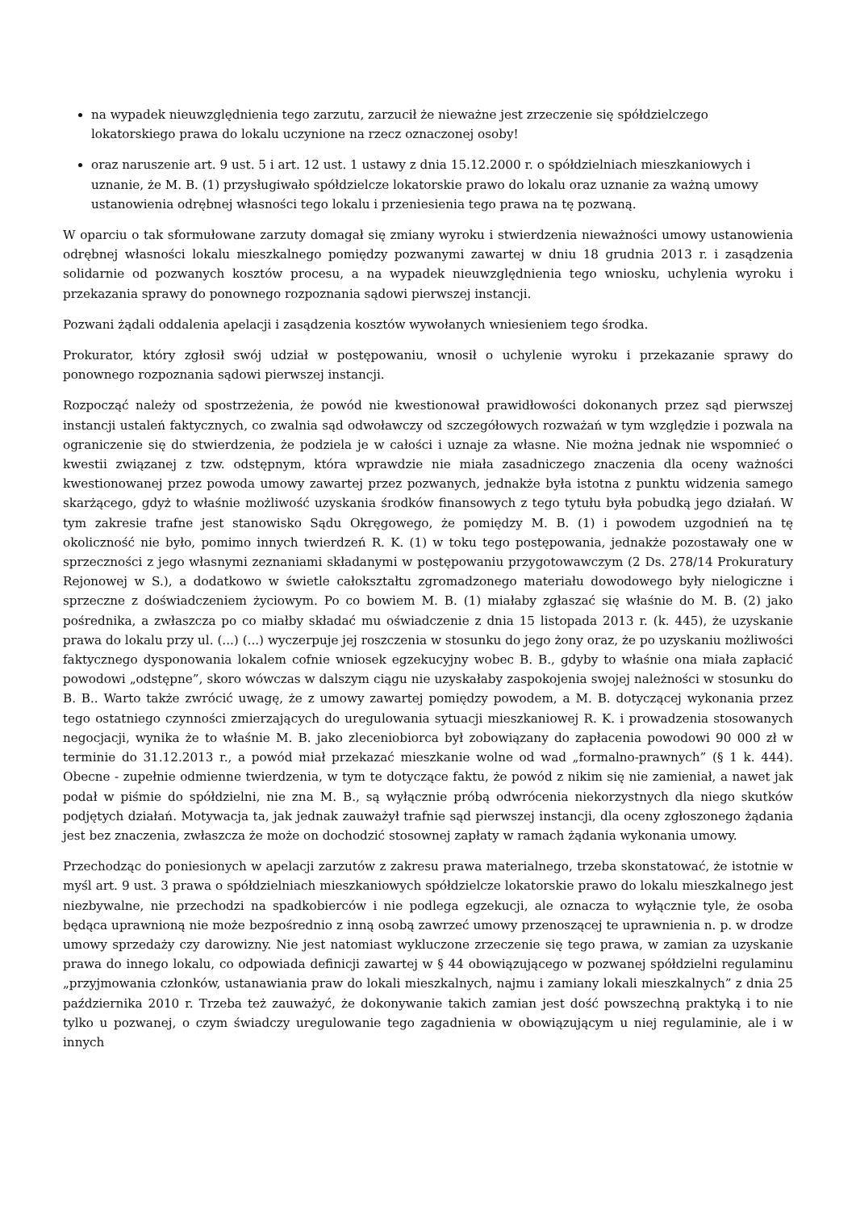na wypadek nieuwzględnienia tego zarzutu, zarzucił że nieważne jest zrzeczenie się spółdzielczego lokatorskiego prawa do lokalu uczynione na rzecz oznaczonej osoby!
oraz naruszenie art. 9 ust. 5 i art. 12 ust. 1 ustawy z dnia 15.12.2000 r. o spółdzielniach mieszkaniowych i uznanie, że M. B. (1) przysługiwało spółdzielcze lokatorskie prawo do lokalu oraz uznanie za ważną umowy ustanowienia odrębnej własności tego lokalu i przeniesienia tego prawa na tę pozwaną.
W oparciu o tak sformułowane zarzuty domagał się zmiany wyroku i stwierdzenia nieważności umowy ustanowienia odrębnej własności lokalu mieszkalnego pomiędzy pozwanymi zawartej w dniu 18 grudnia 2013 r. i zasądzenia solidarnie od pozwanych kosztów procesu, a na wypadek nieuwzględnienia tego wniosku, uchylenia wyroku i przekazania sprawy do ponownego rozpoznania sądowi pierwszej instancji.
Pozwani żądali oddalenia apelacji i zasądzenia kosztów wywołanych wniesieniem tego środka.
Prokurator, który zgłosił swój udział w postępowaniu, wnosił o uchylenie wyroku i przekazanie sprawy do ponownego rozpoznania sądowi pierwszej instancji.
Rozpocząć należy od spostrzeżenia, że powód nie kwestionował prawidłowości dokonanych przez sąd pierwszej instancji ustaleń faktycznych, co zwalnia sąd odwoławczy od szczegółowych rozważań w tym względzie i pozwala na ograniczenie się do stwierdzenia, że podziela je w całości i uznaje za własne. Nie można jednak nie wspomnieć o kwestii związanej z tzw. odstępnym, która wprawdzie nie miała zasadniczego znaczenia dla oceny ważności kwestionowanej przez powoda umowy zawartej przez pozwanych, jednakże była istotna z punktu widzenia samego skarżącego, gdyż to właśnie możliwość uzyskania środków finansowych z tego tytułu była pobudką jego działań. W tym zakresie trafne jest stanowisko Sądu Okręgowego, że pomiędzy M. B. (1) i powodem uzgodnień na tę okoliczność nie było, pomimo innych twierdzeń R. K. (1) w toku tego postępowania, jednakże pozostawały one w sprzeczności z jego własnymi zeznaniami składanymi w postępowaniu przygotowawczym (2 Ds. 278/14 Prokuratury Rejonowej w S.), a dodatkowo w świetle całokształtu zgromadzonego materiału dowodowego były nielogiczne i sprzeczne z doświadczeniem życiowym. Po co bowiem M. B. (1) miałaby zgłaszać się właśnie do M. B. (2) jako pośrednika, a zwłaszcza po co miałby składać mu oświadczenie z dnia 15 listopada 2013 r. (k. 445), że uzyskanie prawa do lokalu przy ul. (...) (...) wyczerpuje jej roszczenia w stosunku do jego żony oraz, że po uzyskaniu możliwości faktycznego dysponowania lokalem cofnie wniosek egzekucyjny wobec B. B., gdyby to właśnie ona miała zapłacić powodowi „odstępne”, skoro wówczas w dalszym ciągu nie uzyskałaby zaspokojenia swojej należności w stosunku do B. B.. Warto także zwrócić uwagę, że z umowy zawartej pomiędzy powodem, a M. B. dotyczącej wykonania przez tego ostatniego czynności zmierzających do uregulowania sytuacji mieszkaniowej R. K. i prowadzenia stosowanych negocjacji, wynika że to właśnie M. B. jako zleceniobiorca był zobowiązany do zapłacenia powodowi 90 000 zł w terminie do 31.12.2013 r., a powód miał przekazać mieszkanie wolne od wad „formalno-prawnych” (§ 1 k. 444). Obecne - zupełnie odmienne twierdzenia, w tym te dotyczące faktu, że powód z nikim się nie zamieniał, a nawet jak podał w piśmie do spółdzielni, nie zna M. B., są wyłącznie próbą odwrócenia niekorzystnych dla niego skutków podjętych działań. Motywacja ta, jak jednak zauważył trafnie sąd pierwszej instancji, dla oceny zgłoszonego żądania jest bez znaczenia, zwłaszcza że może on dochodzić stosownej zapłaty w ramach żądania wykonania umowy.
Przechodząc do poniesionych w apelacji zarzutów z zakresu prawa materialnego, trzeba skonstatować, że istotnie w myśl art. 9 ust. 3 prawa o spółdzielniach mieszkaniowych spółdzielcze lokatorskie prawo do lokalu mieszkalnego jest niezbywalne, nie przechodzi na spadkobierców i nie podlega egzekucji, ale oznacza to wyłącznie tyle, że osoba będąca uprawnioną nie może bezpośrednio z inną osobą zawrzeć umowy przenoszącej te uprawnienia n. p. w drodze umowy sprzedaży czy darowizny. Nie jest natomiast wykluczone zrzeczenie się tego prawa, w zamian za uzyskanie prawa do innego lokalu, co odpowiada definicji zawartej w § 44 obowiązującego w pozwanej spółdzielni regulaminu „przyjmowania członków, ustanawiania praw do lokali mieszkalnych, najmu i zamiany lokali mieszkalnych” z dnia 25 października 2010 r. Trzeba też zauważyć, że dokonywanie takich zamian jest dość powszechną praktyką i to nie tylko u pozwanej, o czym świadczy uregulowanie tego zagadnienia w obowiązującym u niej regulaminie, ale i w innych